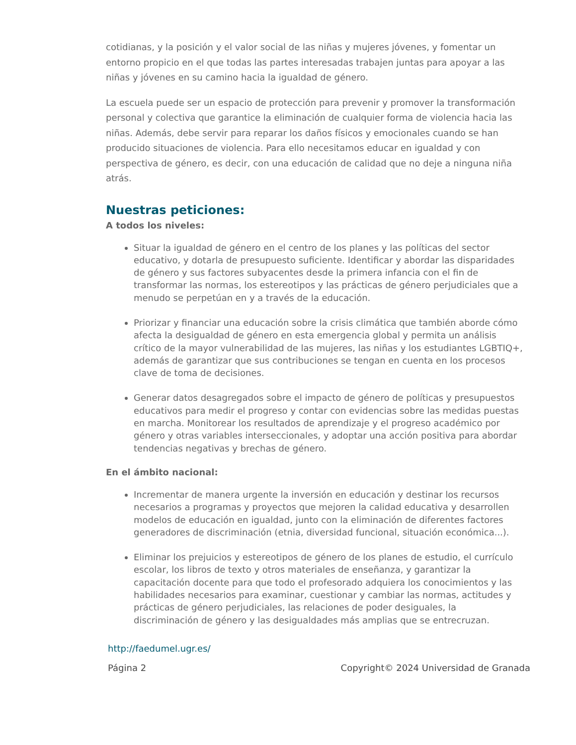cotidianas, y la posición y el valor social de las niñas y mujeres jóvenes, y fomentar un entorno propicio en el que todas las partes interesadas trabajen juntas para apoyar a las niñas y jóvenes en su camino hacia la igualdad de género.
La escuela puede ser un espacio de protección para prevenir y promover la transformación personal y colectiva que garantice la eliminación de cualquier forma de violencia hacia las niñas. Además, debe servir para reparar los daños físicos y emocionales cuando se han producido situaciones de violencia. Para ello necesitamos educar en igualdad y con perspectiva de género, es decir, con una educación de calidad que no deje a ninguna niña atrás.
Nuestras peticiones:
A todos los niveles:
Situar la igualdad de género en el centro de los planes y las políticas del sector educativo, y dotarla de presupuesto suficiente. Identificar y abordar las disparidades de género y sus factores subyacentes desde la primera infancia con el fin de transformar las normas, los estereotipos y las prácticas de género perjudiciales que a menudo se perpetúan en y a través de la educación.
Priorizar y financiar una educación sobre la crisis climática que también aborde cómo afecta la desigualdad de género en esta emergencia global y permita un análisis crítico de la mayor vulnerabilidad de las mujeres, las niñas y los estudiantes LGBTIQ+, además de garantizar que sus contribuciones se tengan en cuenta en los procesos clave de toma de decisiones.
Generar datos desagregados sobre el impacto de género de políticas y presupuestos educativos para medir el progreso y contar con evidencias sobre las medidas puestas en marcha. Monitorear los resultados de aprendizaje y el progreso académico por género y otras variables interseccionales, y adoptar una acción positiva para abordar tendencias negativas y brechas de género.
En el ámbito nacional:
Incrementar de manera urgente la inversión en educación y destinar los recursos necesarios a programas y proyectos que mejoren la calidad educativa y desarrollen modelos de educación en igualdad, junto con la eliminación de diferentes factores generadores de discriminación (etnia, diversidad funcional, situación económica...).
Eliminar los prejuicios y estereotipos de género de los planes de estudio, el currículo escolar, los libros de texto y otros materiales de enseñanza, y garantizar la capacitación docente para que todo el profesorado adquiera los conocimientos y las habilidades necesarios para examinar, cuestionar y cambiar las normas, actitudes y prácticas de género perjudiciales, las relaciones de poder desiguales, la discriminación de género y las desigualdades más amplias que se entrecruzan.
http://faedumel.ugr.es/
Página 2 Copyright© 2024 Universidad de Granada